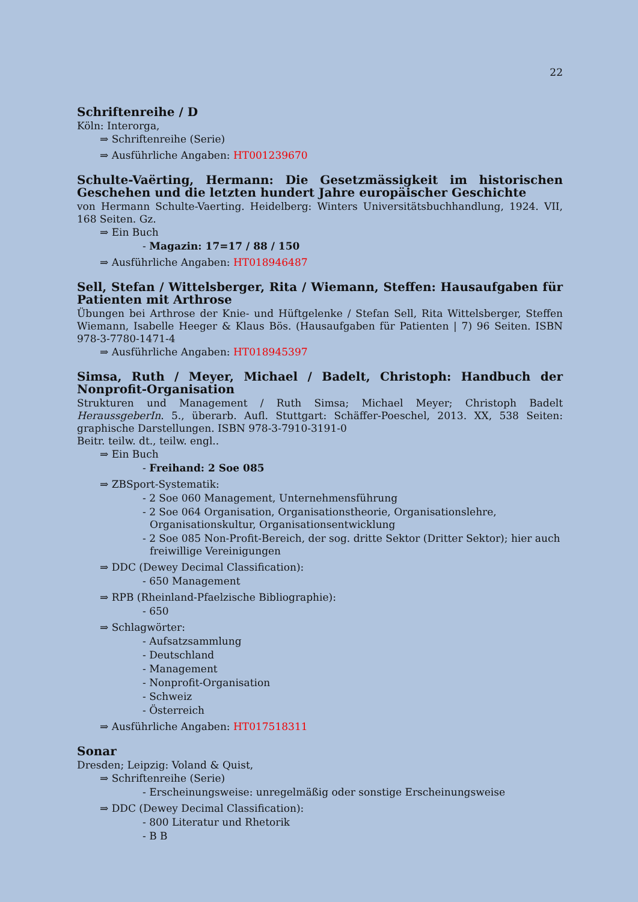22
Schriftenreihe / D
Köln: Interorga,
⇒ Schriftenreihe (Serie)
⇒ Ausführliche Angaben: HT001239670
Schulte-Vaërting, Hermann: Die Gesetzmässigkeit im historischen Geschehen und die letzten hundert Jahre europäischer Geschichte
von Hermann Schulte-Vaerting. Heidelberg: Winters Universitätsbuchhandlung, 1924. VII, 168 Seiten. Gz.
⇒ Ein Buch
- Magazin: 17=17 / 88 / 150
⇒ Ausführliche Angaben: HT018946487
Sell, Stefan / Wittelsberger, Rita / Wiemann, Steffen: Hausaufgaben für Patienten mit Arthrose
Übungen bei Arthrose der Knie- und Hüftgelenke / Stefan Sell, Rita Wittelsberger, Steffen Wiemann, Isabelle Heeger & Klaus Bös. (Hausaufgaben für Patienten | 7) 96 Seiten. ISBN 978-3-7780-1471-4
⇒ Ausführliche Angaben: HT018945397
Simsa, Ruth / Meyer, Michael / Badelt, Christoph: Handbuch der Nonprofit-Organisation
Strukturen und Management / Ruth Simsa; Michael Meyer; Christoph Badelt HeraussgeberIn. 5., überarb. Aufl. Stuttgart: Schäffer-Poeschel, 2013. XX, 538 Seiten: graphische Darstellungen. ISBN 978-3-7910-3191-0
Beitr. teilw. dt., teilw. engl..
⇒ Ein Buch
- Freihand: 2 Soe 085
⇒ ZBSport-Systematik:
- 2 Soe 060 Management, Unternehmensführung
- 2 Soe 064 Organisation, Organisationstheorie, Organisationslehre, Organisationskultur, Organisationsentwicklung
- 2 Soe 085 Non-Profit-Bereich, der sog. dritte Sektor (Dritter Sektor); hier auch freiwillige Vereinigungen
⇒ DDC (Dewey Decimal Classification):
- 650 Management
⇒ RPB (Rheinland-Pfaelzische Bibliographie):
- 650
⇒ Schlagwörter:
- Aufsatzsammlung
- Deutschland
- Management
- Nonprofit-Organisation
- Schweiz
- Österreich
⇒ Ausführliche Angaben: HT017518311
Sonar
Dresden; Leipzig: Voland & Quist,
⇒ Schriftenreihe (Serie)
- Erscheinungsweise: unregelmäßig oder sonstige Erscheinungsweise
⇒ DDC (Dewey Decimal Classification):
- 800 Literatur und Rhetorik
- B B